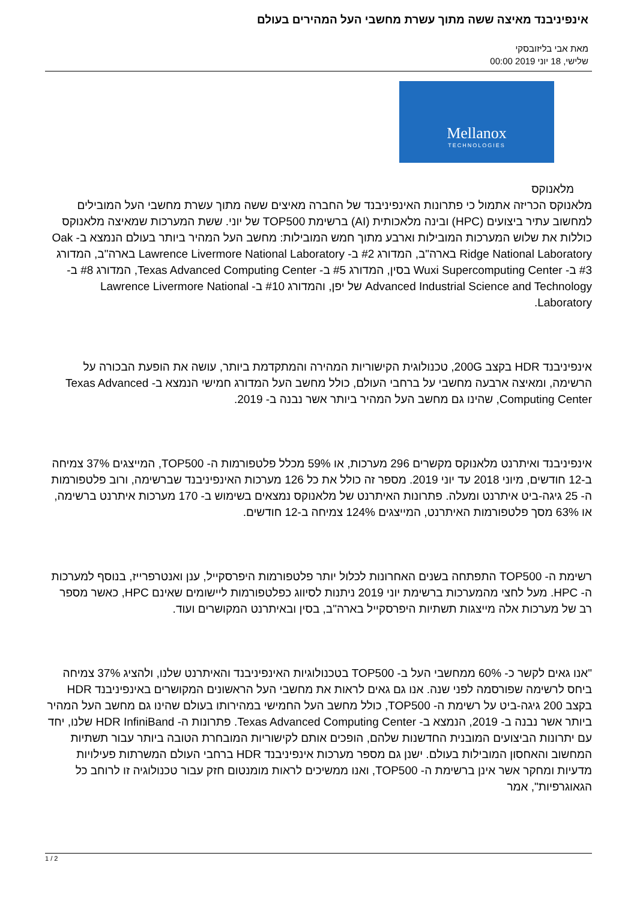אינפיניבנד מאיצה ששה מתוך עשרת מחשבי העל המהירים בעולם
מאת אבי בליזובסקי
שלישי, 18 יוני 2019 00:00
Mellanox
TECHNOLOGIES
מלאנוקס
מלאנוקס הכריזה אתמול כי פתרונות האינפיניבנד של החברה מאיצים ששה מתוך עשרת מחשבי העל המובילים למחשוב עתיר ביצועים (HPC) ובינה מלאכותית (AI) ברשימת TOP500 של יוני. ששת המערכות שמאיצה מלאנוקס כוללות את שלוש המערכות המובילות וארבע מתוך חמש המובילות: מחשב העל המהיר ביותר בעולם הנמצא ב- Oak Ridge National Laboratory בארה"ב, המדורג #2 ב- Lawrence Livermore National Laboratory בארה"ב, המדורג #3 ב- Wuxi Supercomputing Center בסין, המדורג #5 ב- Texas Advanced Computing Center, המדורג #8 ב- Advanced Industrial Science and Technology של יפן, והמדורג #10 ב- Lawrence Livermore National Laboratory.
אינפיניבנד HDR בקצב 200G, טכנולוגית הקישוריות המהירה והמתקדמת ביותר, עושה את הופעת הבכורה על הרשימה, ומאיצה ארבעה מחשבי על ברחבי העולם, כולל מחשב העל המדורג חמישי הנמצא ב- Texas Advanced Computing Center, שהינו גם מחשב העל המהיר ביותר אשר נבנה ב- 2019.
אינפיניבנד ואיתרנט מלאנוקס מקשרים 296 מערכות, או 59% מכלל פלטפורמות ה- TOP500, המייצגים 37% צמיחה ב-12 חודשים, מיוני 2018 עד יוני 2019. מספר זה כולל את כל 126 מערכות האינפיניבנד שברשימה, ורוב פלטפורמות ה- 25 גיגה-ביט איתרנט ומעלה. פתרונות האיתרנט של מלאנוקס נמצאים בשימוש ב- 170 מערכות איתרנט ברשימה, או 63% מסך פלטפורמות האיתרנט, המייצגים 124% צמיחה ב-12 חודשים.
רשימת ה- TOP500 התפתחה בשנים האחרונות לכלול יותר פלטפורמות היפרסקייל, ענן ואנטרפרייז, בנוסף למערכות ה- HPC. מעל לחצי מהמערכות ברשימת יוני 2019 ניתנות לסיווג כפלטפורמות ליישומים שאינם HPC, כאשר מספר רב של מערכות אלה מייצגות תשתיות היפרסקייל בארה"ב, בסין ובאיתרנט המקושרים ועוד.
"אנו גאים לקשר כ- 60% ממחשבי העל ב- TOP500 בטכנולוגיות האינפיניבנד והאיתרנט שלנו, ולהציג 37% צמיחה ביחס לרשימה שפורסמה לפני שנה. אנו גם גאים לראות את מחשבי העל הראשונים המקושרים באינפיניבנד HDR בקצב 200 גיגה-ביט על רשימת ה- TOP500, כולל מחשב העל החמישי במהירותו בעולם שהינו גם מחשב העל המהיר ביותר אשר נבנה ב- 2019, הנמצא ב- Texas Advanced Computing Center. פתרונות ה- HDR InfiniBand שלנו, יחד עם יתרונות הביצועים המובנית החדשנות שלהם, הופכים אותם לקישוריות המובחרת הטובה ביותר עבור תשתיות המחשוב והאחסון המובילות בעולם. ישנן גם מספר מערכות אינפיניבנד HDR ברחבי העולם המשרתות פעילויות מדעיות ומחקר אשר אינן ברשימת ה- TOP500, ואנו ממשיכים לראות מומנטום חזק עבור טכנולוגיה זו לרוחב כל הגאוגרפיות", אמר
1 / 2